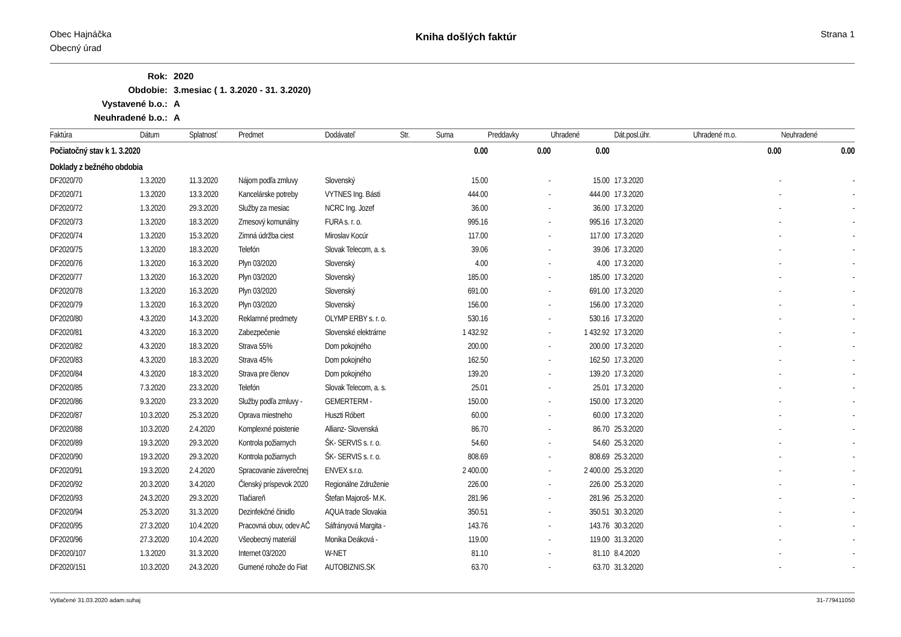Obec Hajnáčka
Obecný úrad
Kniha došlých faktúr
Strana 1
| Rok: | 2020 |
| Obdobie: | 3.mesiac ( 1. 3.2020 - 31. 3.2020) |
| Vystavené b.o.: | A |
| Neuhradené b.o.: | A |
| Faktúra | Dátum | Splatnosť | Predmet | Dodávateľ | Str. | Suma | Preddavky | Uhradené | Dát.posl.úhr. | Uhradené m.o. | Neuhradené |
| --- | --- | --- | --- | --- | --- | --- | --- | --- | --- | --- | --- |
| Počiatočný stav k 1. 3.2020 | | | | | | 0.00 | 0.00 | 0.00 | | 0.00 | 0.00 |
| Doklady z bežného obdobia | | | | | | | | | | | |
| DF2020/70 | 1.3.2020 | 11.3.2020 | Nájom podľa zmluvy | Slovenský | | 15.00 | - | 15.00 | 17.3.2020 | - | - |
| DF2020/71 | 1.3.2020 | 13.3.2020 | Kancelárske potreby | VYTNES Ing. Básti | | 444.00 | - | 444.00 | 17.3.2020 | - | - |
| DF2020/72 | 1.3.2020 | 29.3.2020 | Služby za mesiac | NCRC Ing. Jozef | | 36.00 | - | 36.00 | 17.3.2020 | - | - |
| DF2020/73 | 1.3.2020 | 18.3.2020 | Zmesový komunálny | FURA s. r. o. | | 995.16 | - | 995.16 | 17.3.2020 | - | - |
| DF2020/74 | 1.3.2020 | 15.3.2020 | Zimná údržba ciest | Miroslav Kocúr | | 117.00 | - | 117.00 | 17.3.2020 | - | - |
| DF2020/75 | 1.3.2020 | 18.3.2020 | Telefón | Slovak Telecom, a. s. | | 39.06 | - | 39.06 | 17.3.2020 | - | - |
| DF2020/76 | 1.3.2020 | 16.3.2020 | Plyn 03/2020 | Slovenský | | 4.00 | - | 4.00 | 17.3.2020 | - | - |
| DF2020/77 | 1.3.2020 | 16.3.2020 | Plyn 03/2020 | Slovenský | | 185.00 | - | 185.00 | 17.3.2020 | - | - |
| DF2020/78 | 1.3.2020 | 16.3.2020 | Plyn 03/2020 | Slovenský | | 691.00 | - | 691.00 | 17.3.2020 | - | - |
| DF2020/79 | 1.3.2020 | 16.3.2020 | Plyn 03/2020 | Slovenský | | 156.00 | - | 156.00 | 17.3.2020 | - | - |
| DF2020/80 | 4.3.2020 | 14.3.2020 | Reklamné predmety | OLYMP ERBY s. r. o. | | 530.16 | - | 530.16 | 17.3.2020 | - | - |
| DF2020/81 | 4.3.2020 | 16.3.2020 | Zabezpečenie | Slovenské elektrárne | | 1 432.92 | - | 1 432.92 | 17.3.2020 | - | - |
| DF2020/82 | 4.3.2020 | 18.3.2020 | Strava 55% | Dom pokojného | | 200.00 | - | 200.00 | 17.3.2020 | - | - |
| DF2020/83 | 4.3.2020 | 18.3.2020 | Strava 45% | Dom pokojného | | 162.50 | - | 162.50 | 17.3.2020 | - | - |
| DF2020/84 | 4.3.2020 | 18.3.2020 | Strava pre členov | Dom pokojného | | 139.20 | - | 139.20 | 17.3.2020 | - | - |
| DF2020/85 | 7.3.2020 | 23.3.2020 | Telefón | Slovak Telecom, a. s. | | 25.01 | - | 25.01 | 17.3.2020 | - | - |
| DF2020/86 | 9.3.2020 | 23.3.2020 | Služby podľa zmluvy - | GEMERTERM - | | 150.00 | - | 150.00 | 17.3.2020 | - | - |
| DF2020/87 | 10.3.2020 | 25.3.2020 | Oprava miestneho | Huszti Róbert | | 60.00 | - | 60.00 | 17.3.2020 | - | - |
| DF2020/88 | 10.3.2020 | 2.4.2020 | Komplexné poistenie | Allianz- Slovenská | | 86.70 | - | 86.70 | 25.3.2020 | - | - |
| DF2020/89 | 19.3.2020 | 29.3.2020 | Kontrola požiarnych | ŠK- SERVIS s. r. o. | | 54.60 | - | 54.60 | 25.3.2020 | - | - |
| DF2020/90 | 19.3.2020 | 29.3.2020 | Kontrola požiarnych | ŠK- SERVIS s. r. o. | | 808.69 | - | 808.69 | 25.3.2020 | - | - |
| DF2020/91 | 19.3.2020 | 2.4.2020 | Spracovanie záverečnej | ENVEX s.r.o. | | 2 400.00 | - | 2 400.00 | 25.3.2020 | - | - |
| DF2020/92 | 20.3.2020 | 3.4.2020 | Členský príspevok 2020 | Regionálne Združenie | | 226.00 | - | 226.00 | 25.3.2020 | - | - |
| DF2020/93 | 24.3.2020 | 29.3.2020 | Tlačiareň | Štefan Majoroš- M.K. | | 281.96 | - | 281.96 | 25.3.2020 | - | - |
| DF2020/94 | 25.3.2020 | 31.3.2020 | Dezinfekčné činidlo | AQUA trade Slovakia | | 350.51 | - | 350.51 | 30.3.2020 | - | - |
| DF2020/95 | 27.3.2020 | 10.4.2020 | Pracovná obuv, odev AČ | Sáfrányová Margita - | | 143.76 | - | 143.76 | 30.3.2020 | - | - |
| DF2020/96 | 27.3.2020 | 10.4.2020 | Všeobecný materiál | Monika Deáková - | | 119.00 | - | 119.00 | 31.3.2020 | - | - |
| DF2020/107 | 1.3.2020 | 31.3.2020 | Internet 03/2020 | W-NET | | 81.10 | - | 81.10 | 8.4.2020 | - | - |
| DF2020/151 | 10.3.2020 | 24.3.2020 | Gumené rohože do Fiat | AUTOBIZNIS.SK | | 63.70 | - | 63.70 | 31.3.2020 | - | - |
Vytlačené 31.03.2020 adam.suhaj 31-779411050